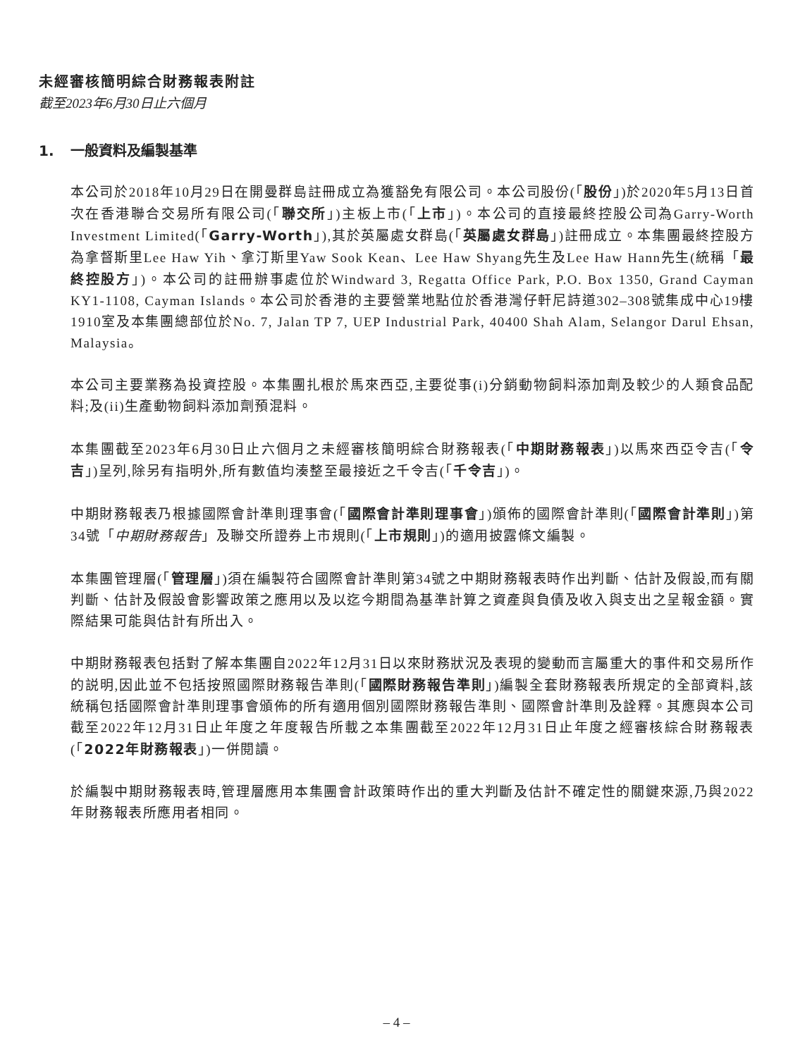未經審核簡明綜合財務報表附註
截至2023年6月30日止六個月
1. 一般資料及編製基準
本公司於2018年10月29日在開曼群島註冊成立為獲豁免有限公司。本公司股份(「股份」)於2020年5月13日首次在香港聯合交易所有限公司(「聯交所」)主板上市(「上市」)。本公司的直接最終控股公司為Garry-Worth Investment Limited(「Garry-Worth」),其於英屬處女群島(「英屬處女群島」)註冊成立。本集團最終控股方為拿督斯里Lee Haw Yih、拿汀斯里Yaw Sook Kean、Lee Haw Shyang先生及Lee Haw Hann先生(統稱「最終控股方」)。本公司的註冊辦事處位於Windward 3, Regatta Office Park, P.O. Box 1350, Grand Cayman KY1-1108, Cayman Islands。本公司於香港的主要營業地點位於香港灣仔軒尼詩道302–308號集成中心19樓1910室及本集團總部位於No. 7, Jalan TP 7, UEP Industrial Park, 40400 Shah Alam, Selangor Darul Ehsan, Malaysia。
本公司主要業務為投資控股。本集團扎根於馬來西亞,主要從事(i)分銷動物飼料添加劑及較少的人類食品配料;及(ii)生產動物飼料添加劑預混料。
本集團截至2023年6月30日止六個月之未經審核簡明綜合財務報表(「中期財務報表」)以馬來西亞令吉(「令吉」)呈列,除另有指明外,所有數值均湊整至最接近之千令吉(「千令吉」)。
中期財務報表乃根據國際會計準則理事會(「國際會計準則理事會」)頒佈的國際會計準則(「國際會計準則」)第34號「中期財務報告」及聯交所證券上市規則(「上市規則」)的適用披露條文編製。
本集團管理層(「管理層」)須在編製符合國際會計準則第34號之中期財務報表時作出判斷、估計及假設,而有關判斷、估計及假設會影響政策之應用以及以迄今期間為基準計算之資產與負債及收入與支出之呈報金額。實際結果可能與估計有所出入。
中期財務報表包括對了解本集團自2022年12月31日以來財務狀況及表現的變動而言屬重大的事件和交易所作的説明,因此並不包括按照國際財務報告準則(「國際財務報告準則」)編製全套財務報表所規定的全部資料,該統稱包括國際會計準則理事會頒佈的所有適用個別國際財務報告準則、國際會計準則及詮釋。其應與本公司截至2022年12月31日止年度之年度報告所載之本集團截至2022年12月31日止年度之經審核綜合財務報表(「2022年財務報表」)一併閱讀。
於編製中期財務報表時,管理層應用本集團會計政策時作出的重大判斷及估計不確定性的關鍵來源,乃與2022年財務報表所應用者相同。
– 4 –